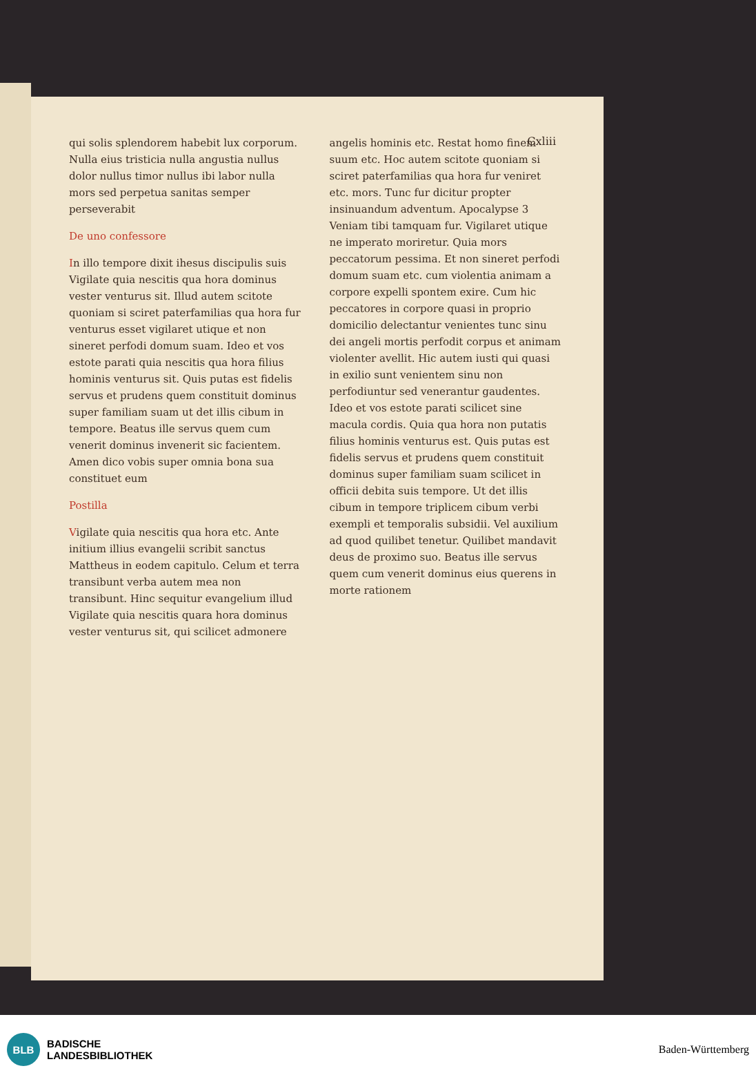Cxliii
qui solis splendorem habebit lux corporum. Nulla eius tristicia nulla angustia nullus dolor nullus timor nullus ibi labor nulla mors sed perpetua sanitas semper perseverabit
De uno confessore
In illo tempore dixit ihesus discipulis suis Vigilate quia nescitis qua hora dominus vester venturus sit. Illud autem scitote quoniam si sciret paterfamilias qua hora fur venturus esset vigilaret utique et non sineret perfodi domum suam. Ideo et vos estote parati quia nescitis qua hora filius hominis venturus sit. Quis putas est fidelis servus et prudens quem constituit dominus super familiam suam ut det illis cibum in tempore. Beatus ille servus quem cum venerit dominus invenerit sic facientem. Amen dico vobis super omnia bona sua constituet eum
Postilla
Vigilate quia nescitis qua hora etc. Ante initium illius evangelii scribit sanctus Mattheus in eodem capitulo. Celum et terra transibunt verba autem mea non transibunt. Hinc sequitur evangelium illud Vigilate quia nescitis quara hora dominus vester venturus sit, qui scilicet admonere
angelis hominis etc. Restat homo finem suum etc. Hoc autem scitote quoniam si sciret paterfamilias qua hora fur veniret etc. mors. Tunc fur dicitur propter insinuandum adventum. Apocalypse 3 Veniam tibi tamquam fur. Vigilaret utique ne imperato moriretur. Quia mors peccatorum pessima. Et non sineret perfodi domum suam etc. cum violentia animam a corpore expelli spontem exire. Cum hic peccatores in corpore quasi in proprio domicilio delectantur venientes tunc sinu dei angeli mortis perfodit corpus et animam violenter avellit. Hic autem iusti qui quasi in exilio sunt venientem sinu non perfodiuntur sed venerantur gaudentes. Ideo et vos estote parati scilicet sine macula cordis. Quia qua hora non putatis filius hominis venturus est. Quis putas est fidelis servus et prudens quem constituit dominus super familiam suam scilicet in officii debita suis tempore. Ut det illis cibum in tempore triplicem cibum verbi exempli et temporalis subsidii. Vel auxilium ad quod quilibet tenetur. Quilibet mandavit deus de proximo suo. Beatus ille servus quem cum venerit dominus eius querens in morte rationem
BLB
BADISCHE
LANDESBIBLIOTHEK
Baden-Württemberg